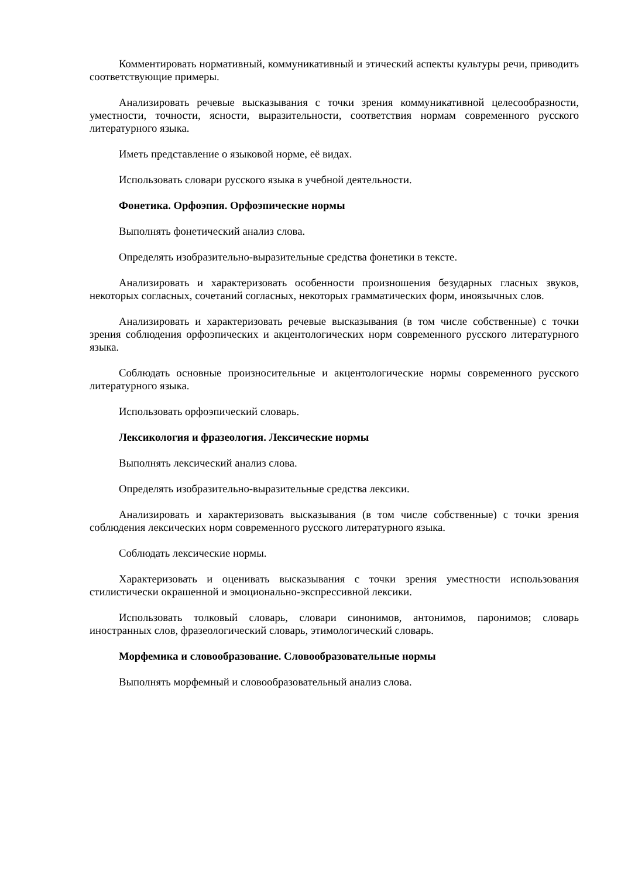Комментировать нормативный, коммуникативный и этический аспекты культуры речи, приводить соответствующие примеры.
Анализировать речевые высказывания с точки зрения коммуникативной целесообразности, уместности, точности, ясности, выразительности, соответствия нормам современного русского литературного языка.
Иметь представление о языковой норме, её видах.
Использовать словари русского языка в учебной деятельности.
Фонетика. Орфоэпия. Орфоэпические нормы
Выполнять фонетический анализ слова.
Определять изобразительно-выразительные средства фонетики в тексте.
Анализировать и характеризовать особенности произношения безударных гласных звуков, некоторых согласных, сочетаний согласных, некоторых грамматических форм, иноязычных слов.
Анализировать и характеризовать речевые высказывания (в том числе собственные) с точки зрения соблюдения орфоэпических и акцентологических норм современного русского литературного языка.
Соблюдать основные произносительные и акцентологические нормы современного русского литературного языка.
Использовать орфоэпический словарь.
Лексикология и фразеология. Лексические нормы
Выполнять лексический анализ слова.
Определять изобразительно-выразительные средства лексики.
Анализировать и характеризовать высказывания (в том числе собственные) с точки зрения соблюдения лексических норм современного русского литературного языка.
Соблюдать лексические нормы.
Характеризовать и оценивать высказывания с точки зрения уместности использования стилистически окрашенной и эмоционально-экспрессивной лексики.
Использовать толковый словарь, словари синонимов, антонимов, паронимов; словарь иностранных слов, фразеологический словарь, этимологический словарь.
Морфемика и словообразование. Словообразовательные нормы
Выполнять морфемный и словообразовательный анализ слова.